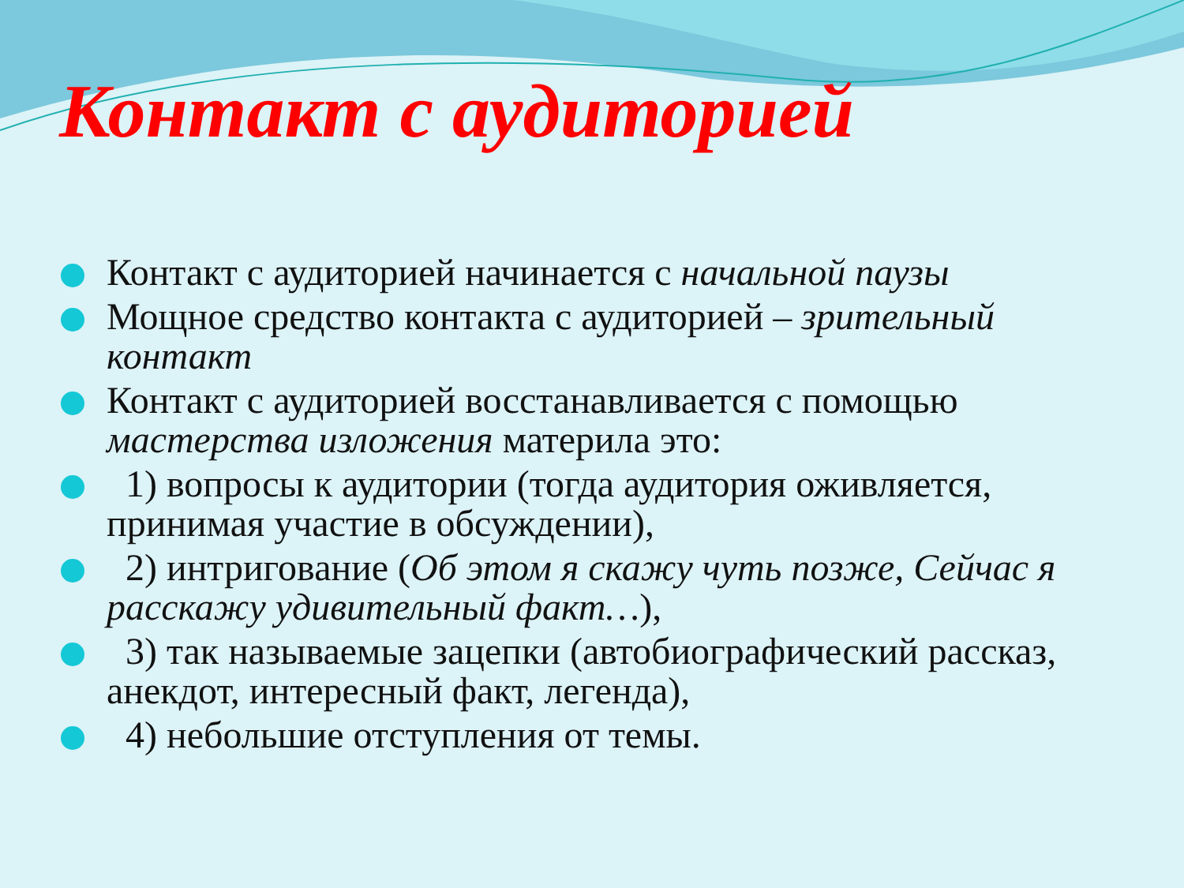Контакт с аудиторией
Контакт с аудиторией начинается с начальной паузы
Мощное средство контакта с аудиторией – зрительный контакт
Контакт с аудиторией восстанавливается с помощью мастерства изложения материла это:
1) вопросы к аудитории (тогда аудитория оживляется, принимая участие в обсуждении),
2) интригование (Об этом я скажу чуть позже, Сейчас я расскажу удивительный факт…),
3) так называемые зацепки (автобиографический рассказ, анекдот, интересный факт, легенда),
4) небольшие отступления от темы.